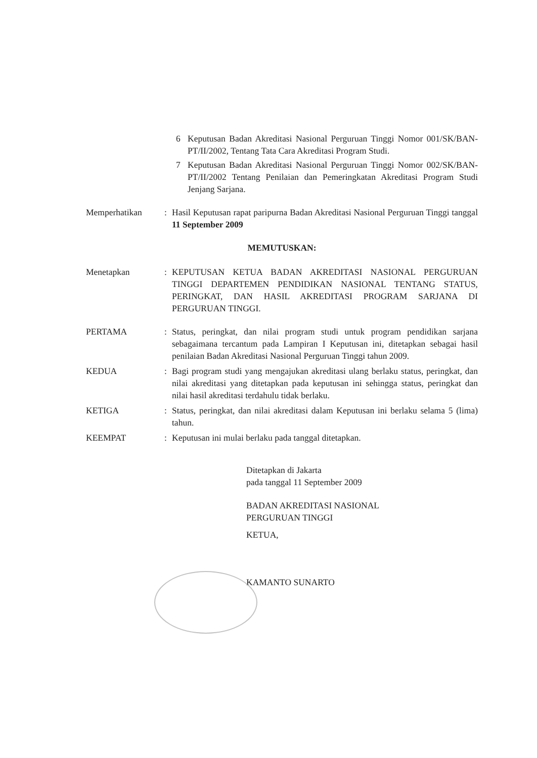6 Keputusan Badan Akreditasi Nasional Perguruan Tinggi Nomor 001/SK/BAN-PT/II/2002, Tentang Tata Cara Akreditasi Program Studi.
7 Keputusan Badan Akreditasi Nasional Perguruan Tinggi Nomor 002/SK/BAN-PT/II/2002 Tentang Penilaian dan Pemeringkatan Akreditasi Program Studi Jenjang Sarjana.
Memperhatikan: Hasil Keputusan rapat paripurna Badan Akreditasi Nasional Perguruan Tinggi tanggal 11 September 2009
MEMUTUSKAN:
Menetapkan: KEPUTUSAN KETUA BADAN AKREDITASI NASIONAL PERGURUAN TINGGI DEPARTEMEN PENDIDIKAN NASIONAL TENTANG STATUS, PERINGKAT, DAN HASIL AKREDITASI PROGRAM SARJANA DI PERGURUAN TINGGI.
PERTAMA: Status, peringkat, dan nilai program studi untuk program pendidikan sarjana sebagaimana tercantum pada Lampiran I Keputusan ini, ditetapkan sebagai hasil penilaian Badan Akreditasi Nasional Perguruan Tinggi tahun 2009.
KEDUA: Bagi program studi yang mengajukan akreditasi ulang berlaku status, peringkat, dan nilai akreditasi yang ditetapkan pada keputusan ini sehingga status, peringkat dan nilai hasil akreditasi terdahulu tidak berlaku.
KETIGA: Status, peringkat, dan nilai akreditasi dalam Keputusan ini berlaku selama 5 (lima) tahun.
KEEMPAT: Keputusan ini mulai berlaku pada tanggal ditetapkan.
Ditetapkan di Jakarta
pada tanggal 11 September 2009
BADAN AKREDITASI NASIONAL
PERGURUAN TINGGI
KETUA,
KAMANTO SUNARTO